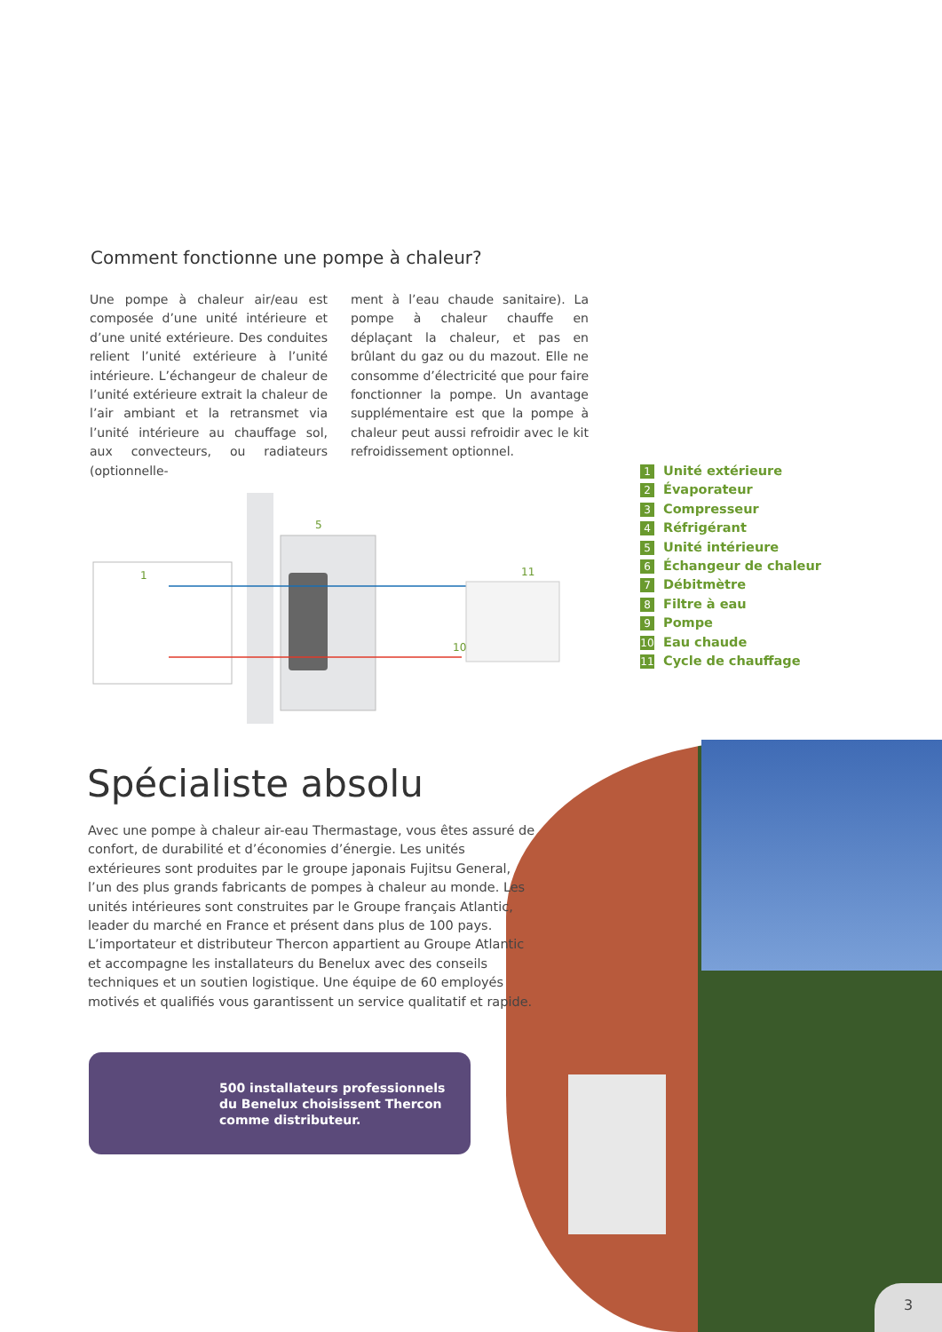Comment fonctionne une pompe à chaleur?
Une pompe à chaleur air/eau est composée d’une unité intérieure et d’une unité extérieure. Des conduites relient l’unité extérieure à l’unité intérieure. L’échangeur de chaleur de l’unité extérieure extrait la chaleur de l’air ambiant et la retransmet via l’unité intérieure au chauffage sol, aux convecteurs, ou radiateurs (optionnelle-
ment à l’eau chaude sanitaire). La pompe à chaleur chauffe en déplaçant la chaleur, et pas en brûlant du gaz ou du mazout. Elle ne consomme d’électricité que pour faire fonctionner la pompe. Un avantage supplémentaire est que la pompe à chaleur peut aussi refroidir avec le kit refroidissement optionnel.
1
5
11
10
1 Unité extérieure
2 Évaporateur
3 Compresseur
4 Réfrigérant
5 Unité intérieure
6 Échangeur de chaleur
7 Débitmètre
8 Filtre à eau
9 Pompe
10 Eau chaude
11 Cycle de chauffage
Spécialiste absolu
Avec une pompe à chaleur air-eau Thermastage, vous êtes assuré de confort, de durabilité et d’économies d’énergie. Les unités extérieures sont produites par le groupe japonais Fujitsu General, l’un des plus grands fabricants de pompes à chaleur au monde. Les unités intérieures sont construites par le Groupe français Atlantic, leader du marché en France et présent dans plus de 100 pays. L’importateur et distributeur Thercon appartient au Groupe Atlantic et accompagne les installateurs du Benelux avec des conseils techniques et un soutien logistique. Une équipe de 60 employés motivés et qualifiés vous garantissent un service qualitatif et rapide.
500 installateurs professionnels
du Benelux choisissent Thercon
comme distributeur.
3